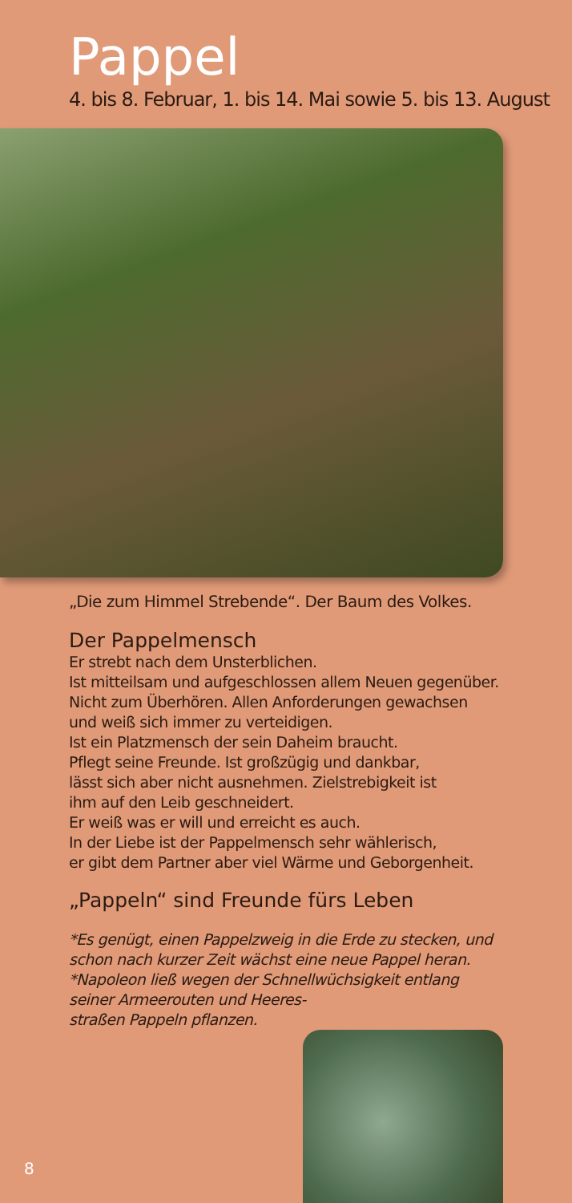Pappel
4. bis 8. Februar, 1. bis 14. Mai sowie 5. bis 13. August
„Die zum Himmel Strebende“. Der Baum des Volkes.
Der Pappelmensch
Er strebt nach dem Unsterblichen.
Ist mitteilsam und aufgeschlossen allem Neuen gegenüber.
Nicht zum Überhören. Allen Anforderungen gewachsen
und weiß sich immer zu verteidigen.
Ist ein Platzmensch der sein Daheim braucht.
Pflegt seine Freunde. Ist großzügig und dankbar,
lässt sich aber nicht ausnehmen. Zielstrebigkeit ist
ihm auf den Leib geschneidert.
Er weiß was er will und erreicht es auch.
In der Liebe ist der Pappelmensch sehr wählerisch,
er gibt dem Partner aber viel Wärme und Geborgenheit.
„Pappeln“ sind Freunde fürs Leben
*Es genügt, einen Pappelzweig in die Erde zu stecken, und
schon nach kurzer Zeit wächst eine neue Pappel heran.
*Napoleon ließ wegen der Schnellwüchsigkeit entlang
seiner Armeerouten und Heeres-
straßen Pappeln pflanzen.
8